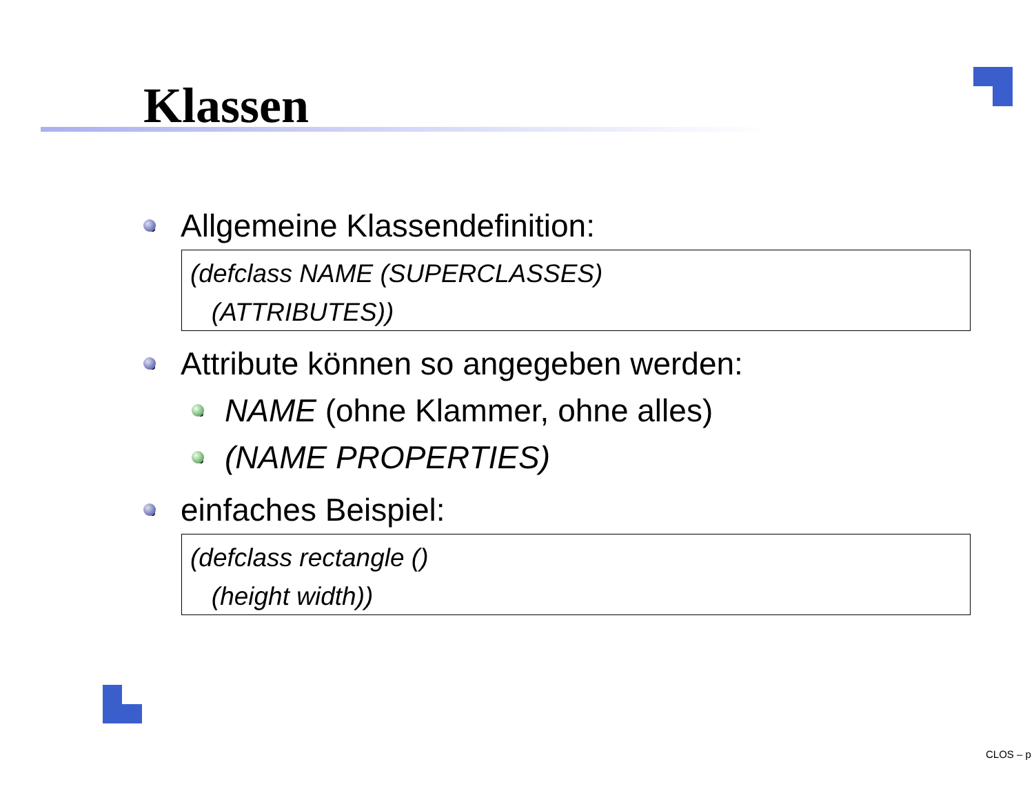Klassen
Allgemeine Klassendefinition:
(defclass NAME (SUPERCLASSES)
(ATTRIBUTES))
Attribute können so angegeben werden:
NAME (ohne Klammer, ohne alles)
(NAME PROPERTIES)
einfaches Beispiel:
(defclass rectangle ()
(height width))
CLOS – p